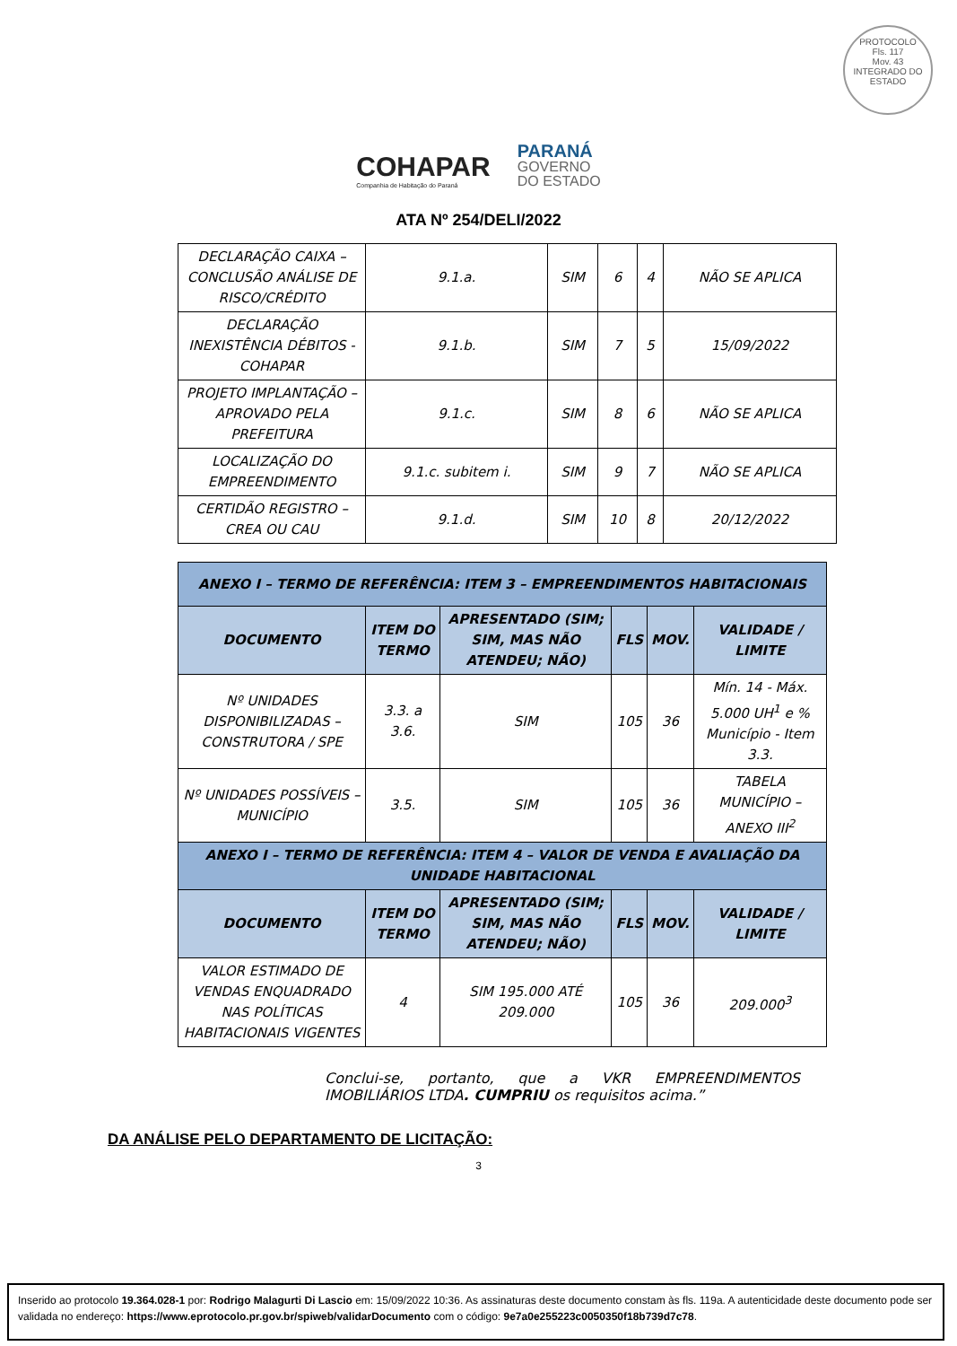PROTOCOLO
Fls. 117
Mov. 43
INTEGRADO DO ESTADO
COHAPAR
Companhia de Habitação do Paraná
PARANÁ
GOVERNO
DO ESTADO
ATA Nº 254/DELI/2022
| DECLARAÇÃO CAIXA – CONCLUSÃO ANÁLISE DE RISCO/CRÉDITO | 9.1.a. | SIM | 6 | 4 | NÃO SE APLICA |
| DECLARAÇÃO INEXISTÊNCIA DÉBITOS - COHAPAR | 9.1.b. | SIM | 7 | 5 | 15/09/2022 |
| PROJETO IMPLANTAÇÃO – APROVADO PELA PREFEITURA | 9.1.c. | SIM | 8 | 6 | NÃO SE APLICA |
| LOCALIZAÇÃO DO EMPREENDIMENTO | 9.1.c. subitem i. | SIM | 9 | 7 | NÃO SE APLICA |
| CERTIDÃO REGISTRO – CREA OU CAU | 9.1.d. | SIM | 10 | 8 | 20/12/2022 |
| ANEXO I – TERMO DE REFERÊNCIA: ITEM 3 – EMPREENDIMENTOS HABITACIONAIS | | | | | |
| --- | --- | --- | --- | --- | --- |
| DOCUMENTO | ITEM DO TERMO | APRESENTADO (SIM; SIM, MAS NÃO ATENDEU; NÃO) | FLS | MOV. | VALIDADE / LIMITE |
| Nº UNIDADES DISPONIBILIZADAS – CONSTRUTORA / SPE | 3.3. a 3.6. | SIM | 105 | 36 | Mín. 14 - Máx. 5.000 UH<sup>1</sup> e % Município - Item 3.3. |
| Nº UNIDADES POSSÍVEIS – MUNICÍPIO | 3.5. | SIM | 105 | 36 | TABELA MUNICÍPIO – ANEXO III<sup>2</sup> |
| ANEXO I – TERMO DE REFERÊNCIA: ITEM 4 – VALOR DE VENDA E AVALIAÇÃO DA UNIDADE HABITACIONAL | | | | | |
| DOCUMENTO | ITEM DO TERMO | APRESENTADO (SIM; SIM, MAS NÃO ATENDEU; NÃO) | FLS | MOV. | VALIDADE / LIMITE |
| VALOR ESTIMADO DE VENDAS ENQUADRADO NAS POLÍTICAS HABITACIONAIS VIGENTES | 4 | SIM 195.000 ATÉ 209.000 | 105 | 36 | 209.000<sup>3</sup> |
Conclui-se, portanto, que a VKR EMPREENDIMENTOS IMOBILIÁRIOS LTDA. CUMPRIU os requisitos acima.”
DA ANÁLISE PELO DEPARTAMENTO DE LICITAÇÃO:
3
Inserido ao protocolo 19.364.028-1 por: Rodrigo Malagurti Di Lascio em: 15/09/2022 10:36. As assinaturas deste documento constam às fls. 119a. A autenticidade deste documento pode ser validada no endereço: https://www.eprotocolo.pr.gov.br/spiweb/validarDocumento com o código: 9e7a0e255223c0050350f18b739d7c78.